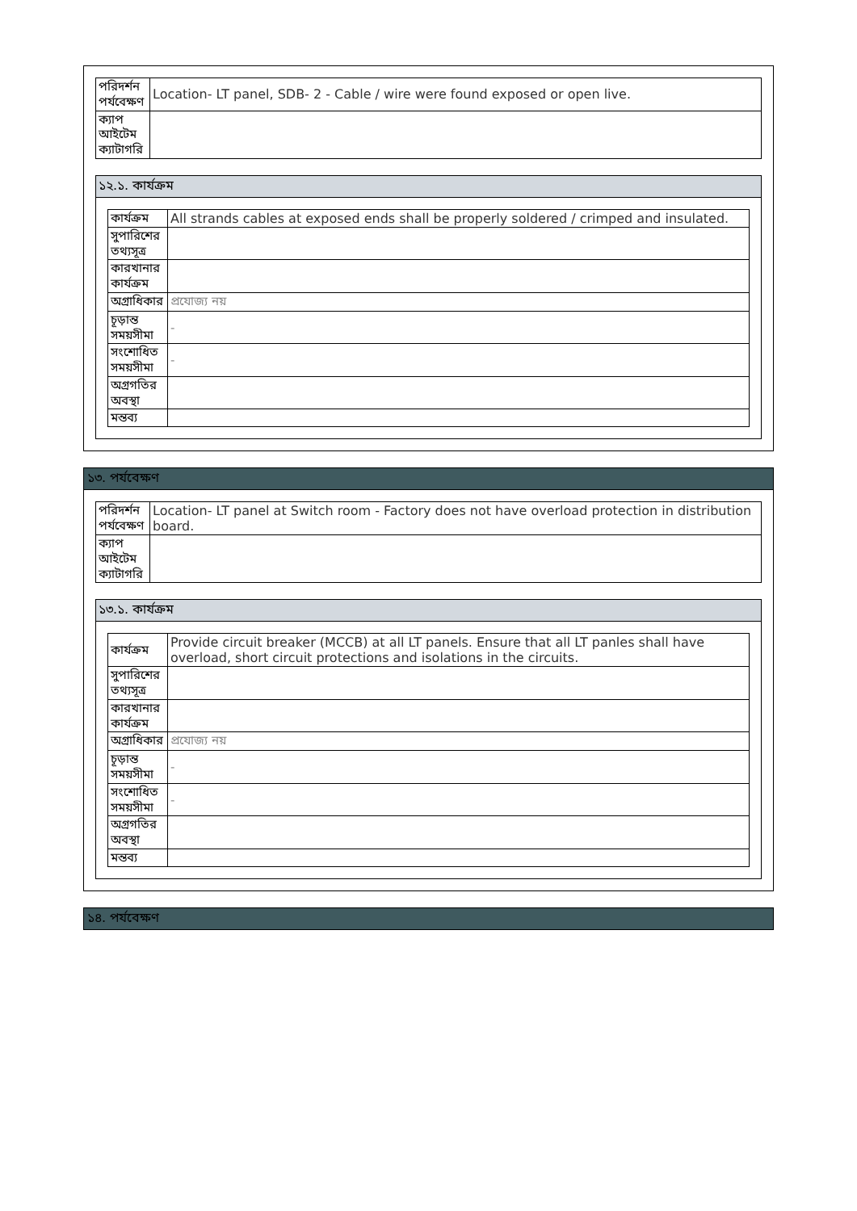| পরিদর্শন পর্যবেক্ষণ | Location- LT panel, SDB- 2 - Cable / wire were found exposed or open live. |
| ক্যাপ আইটেম ক্যাটাগরি | |
১২.১. কার্যক্রম
| কার্যক্রম | All strands cables at exposed ends shall be properly soldered / crimped and insulated. |
| সুপারিশের তথ্যসূত্র | |
| কারখানার কার্যক্রম | |
| অগ্রাধিকার | প্রযোজ্য নয় |
| চূড়ান্ত সময়সীমা | - |
| সংশোধিত সময়সীমা | - |
| অগ্রগতির অবস্থা | |
| মন্তব্য | |
১৩. পর্যবেক্ষণ
| পরিদর্শন পর্যবেক্ষণ | Location- LT panel at Switch room - Factory does not have overload protection in distribution board. |
| ক্যাপ আইটেম ক্যাটাগরি | |
১৩.১. কার্যক্রম
| কার্যক্রম | Provide circuit breaker (MCCB) at all LT panels. Ensure that all LT panles shall have overload, short circuit protections and isolations in the circuits. |
| সুপারিশের তথ্যসূত্র | |
| কারখানার কার্যক্রম | |
| অগ্রাধিকার | প্রযোজ্য নয় |
| চূড়ান্ত সময়সীমা | - |
| সংশোধিত সময়সীমা | - |
| অগ্রগতির অবস্থা | |
| মন্তব্য | |
১৪. পর্যবেক্ষণ